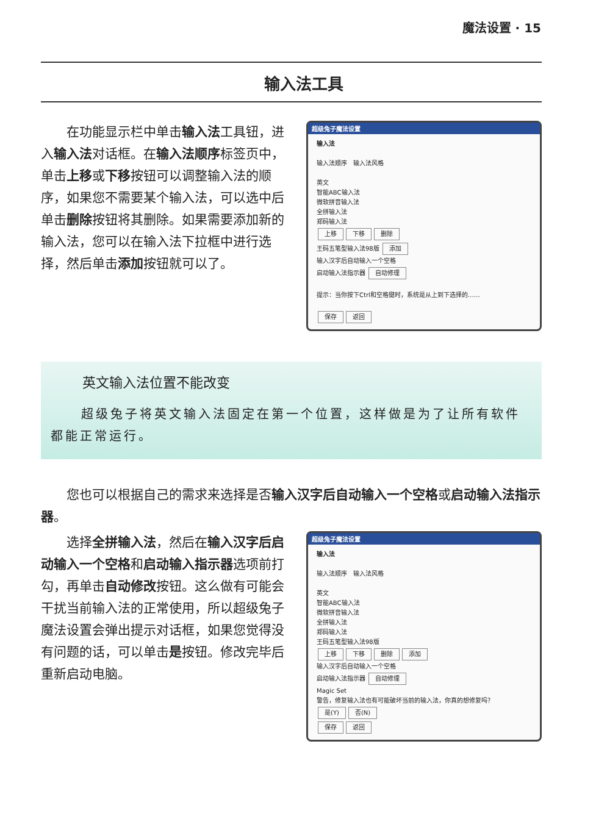魔法设置 · 15
输入法工具
在功能显示栏中单击输入法工具钮，进入输入法对话框。在输入法顺序标签页中，单击上移或下移按钮可以调整输入法的顺序，如果您不需要某个输入法，可以选中后单击删除按钮将其删除。如果需要添加新的输入法，您可以在输入法下拉框中进行选择，然后单击添加按钮就可以了。
超级兔子魔法设置
输入法
输入法顺序 输入法风格
英文
智能ABC输入法
微软拼音输入法
全拼输入法
郑码输入法
上移 下移 删除
王码五笔型输入法98版 添加
输入汉字后自动输入一个空格
启动输入法指示器 自动修理
提示：当你按下Ctrl和空格键时，系统是从上到下选择的……
保存 返回
英文输入法位置不能改变
超级兔子将英文输入法固定在第一个位置，这样做是为了让所有软件都能正常运行。
您也可以根据自己的需求来选择是否输入汉字后自动输入一个空格或启动输入法指示器。
选择全拼输入法，然后在输入汉字后启动输入一个空格和启动输入指示器选项前打勾，再单击自动修改按钮。这么做有可能会干扰当前输入法的正常使用，所以超级兔子魔法设置会弹出提示对话框，如果您觉得没有问题的话，可以单击是按钮。修改完毕后重新启动电脑。
超级兔子魔法设置
输入法
输入法顺序 输入法风格
英文
智能ABC输入法
微软拼音输入法
全拼输入法
郑码输入法
王码五笔型输入法98版
上移 下移 删除 添加
输入汉字后自动输入一个空格
启动输入法指示器 自动修理
Magic Set
警告，修复输入法也有可能破坏当前的输入法，你真的想修复吗？
是(Y) 否(N)
保存 返回